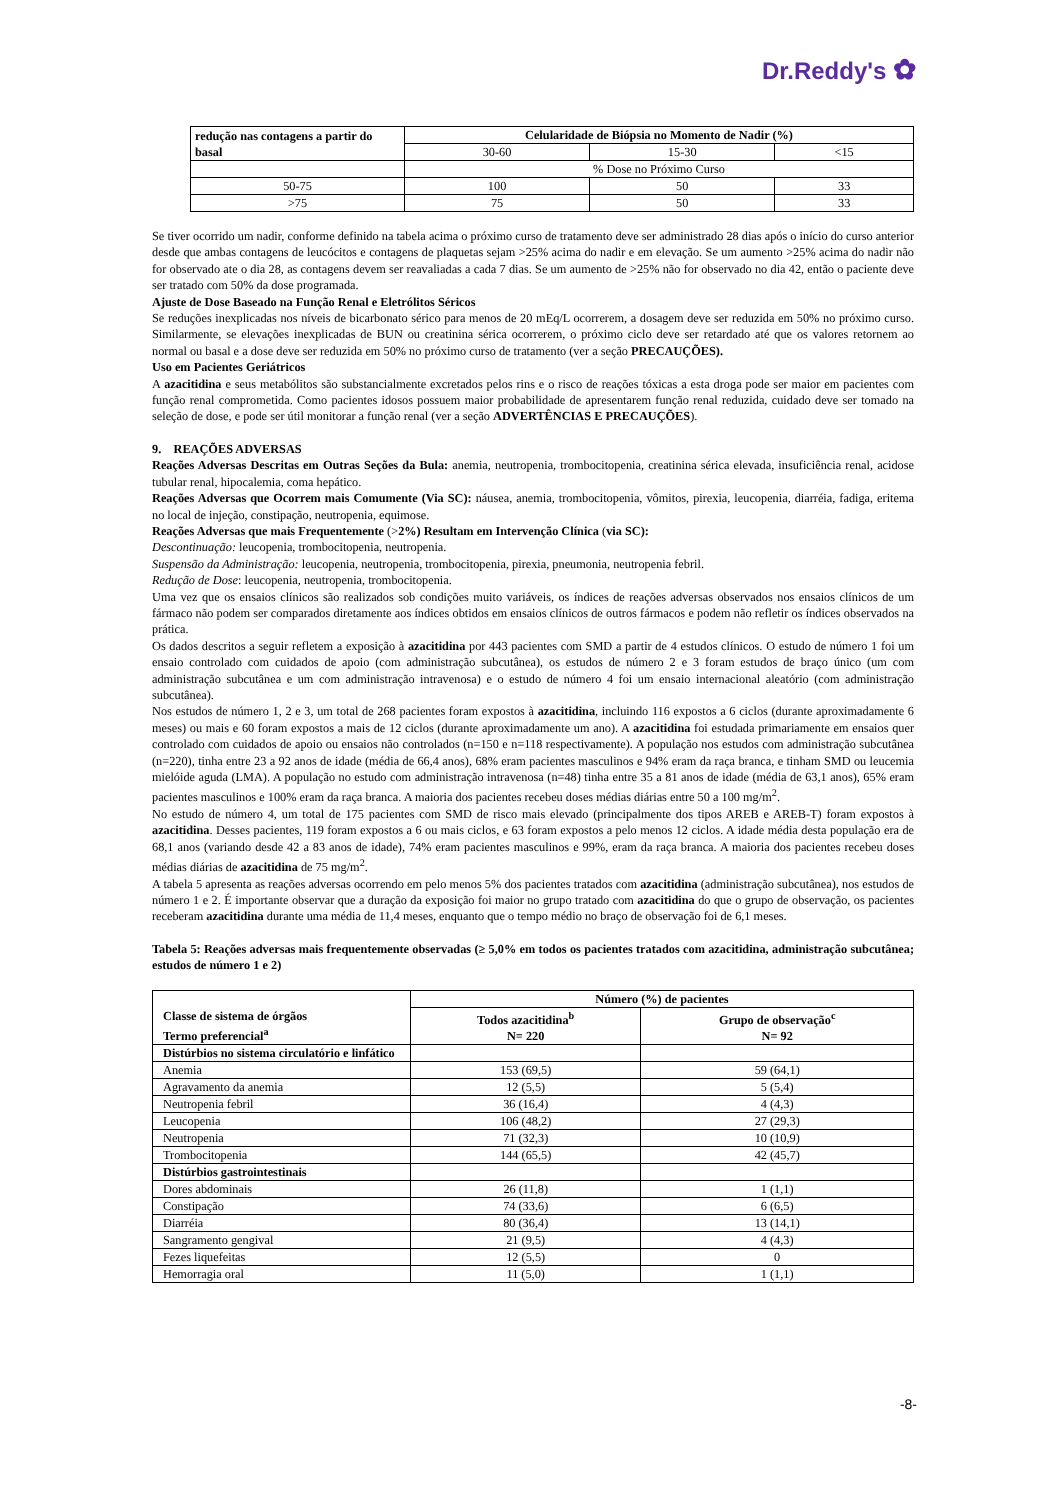Dr.Reddy's ✿
| redução nas contagens a partir do basal | Celularidade de Biópsia no Momento de Nadir (%) | | |
| --- | --- | --- | --- |
| | 30-60 | 15-30 | <15 |
| | % Dose no Próximo Curso | | |
| 50-75 | 100 | 50 | 33 |
| >75 | 75 | 50 | 33 |
Se tiver ocorrido um nadir, conforme definido na tabela acima o próximo curso de tratamento deve ser administrado 28 dias após o início do curso anterior desde que ambas contagens de leucócitos e contagens de plaquetas sejam >25% acima do nadir e em elevação. Se um aumento >25% acima do nadir não for observado ate o dia 28, as contagens devem ser reavaliadas a cada 7 dias. Se um aumento de >25% não for observado no dia 42, então o paciente deve ser tratado com 50% da dose programada.
Ajuste de Dose Baseado na Função Renal e Eletrólitos Séricos
Se reduções inexplicadas nos níveis de bicarbonato sérico para menos de 20 mEq/L ocorrerem, a dosagem deve ser reduzida em 50% no próximo curso. Similarmente, se elevações inexplicadas de BUN ou creatinina sérica ocorrerem, o próximo ciclo deve ser retardado até que os valores retornem ao normal ou basal e a dose deve ser reduzida em 50% no próximo curso de tratamento (ver a seção PRECAUÇÕES).
Uso em Pacientes Geriátricos
A azacitidina e seus metabólitos são substancialmente excretados pelos rins e o risco de reações tóxicas a esta droga pode ser maior em pacientes com função renal comprometida. Como pacientes idosos possuem maior probabilidade de apresentarem função renal reduzida, cuidado deve ser tomado na seleção de dose, e pode ser útil monitorar a função renal (ver a seção ADVERTÊNCIAS E PRECAUÇÕES).
9. REAÇÕES ADVERSAS
Reações Adversas Descritas em Outras Seções da Bula: anemia, neutropenia, trombocitopenia, creatinina sérica elevada, insuficiência renal, acidose tubular renal, hipocalemia, coma hepático.
Reações Adversas que Ocorrem mais Comumente (Via SC): náusea, anemia, trombocitopenia, vômitos, pirexia, leucopenia, diarréia, fadiga, eritema no local de injeção, constipação, neutropenia, equimose.
Reações Adversas que mais Frequentemente (>2%) Resultam em Intervenção Clínica (via SC):
Descontinuação: leucopenia, trombocitopenia, neutropenia.
Suspensão da Administração: leucopenia, neutropenia, trombocitopenia, pirexia, pneumonia, neutropenia febril.
Redução de Dose: leucopenia, neutropenia, trombocitopenia.
Uma vez que os ensaios clínicos são realizados sob condições muito variáveis, os índices de reações adversas observados nos ensaios clínicos de um fármaco não podem ser comparados diretamente aos índices obtidos em ensaios clínicos de outros fármacos e podem não refletir os índices observados na prática.
Os dados descritos a seguir refletem a exposição à azacitidina por 443 pacientes com SMD a partir de 4 estudos clínicos. O estudo de número 1 foi um ensaio controlado com cuidados de apoio (com administração subcutânea), os estudos de número 2 e 3 foram estudos de braço único (um com administração subcutânea e um com administração intravenosa) e o estudo de número 4 foi um ensaio internacional aleatório (com administração subcutânea).
Nos estudos de número 1, 2 e 3, um total de 268 pacientes foram expostos à azacitidina, incluindo 116 expostos a 6 ciclos (durante aproximadamente 6 meses) ou mais e 60 foram expostos a mais de 12 ciclos (durante aproximadamente um ano). A azacitidina foi estudada primariamente em ensaios quer controlado com cuidados de apoio ou ensaios não controlados (n=150 e n=118 respectivamente). A população nos estudos com administração subcutânea (n=220), tinha entre 23 a 92 anos de idade (média de 66,4 anos), 68% eram pacientes masculinos e 94% eram da raça branca, e tinham SMD ou leucemia mielóide aguda (LMA). A população no estudo com administração intravenosa (n=48) tinha entre 35 a 81 anos de idade (média de 63,1 anos), 65% eram pacientes masculinos e 100% eram da raça branca. A maioria dos pacientes recebeu doses médias diárias entre 50 a 100 mg/m<sup>2</sup>.
No estudo de número 4, um total de 175 pacientes com SMD de risco mais elevado (principalmente dos tipos AREB e AREB-T) foram expostos à azacitidina. Desses pacientes, 119 foram expostos a 6 ou mais ciclos, e 63 foram expostos a pelo menos 12 ciclos. A idade média desta população era de 68,1 anos (variando desde 42 a 83 anos de idade), 74% eram pacientes masculinos e 99%, eram da raça branca. A maioria dos pacientes recebeu doses médias diárias de azacitidina de 75 mg/m<sup>2</sup>.
A tabela 5 apresenta as reações adversas ocorrendo em pelo menos 5% dos pacientes tratados com azacitidina (administração subcutânea), nos estudos de número 1 e 2. É importante observar que a duração da exposição foi maior no grupo tratado com azacitidina do que o grupo de observação, os pacientes receberam azacitidina durante uma média de 11,4 meses, enquanto que o tempo médio no braço de observação foi de 6,1 meses.
Tabela 5: Reações adversas mais frequentemente observadas (≥ 5,0% em todos os pacientes tratados com azacitidina, administração subcutânea; estudos de número 1 e 2)
| Classe de sistema de órgãos Termo preferencial<sup>a</sup> | Número (%) de pacientes | |
| --- | --- | --- |
| | Todos azacitidina<sup>b</sup> N= 220 | Grupo de observação<sup>c</sup> N= 92 |
| Distúrbios no sistema circulatório e linfático | | |
| Anemia | 153 (69,5) | 59 (64,1) |
| Agravamento da anemia | 12 (5,5) | 5 (5,4) |
| Neutropenia febril | 36 (16,4) | 4 (4,3) |
| Leucopenia | 106 (48,2) | 27 (29,3) |
| Neutropenia | 71 (32,3) | 10 (10,9) |
| Trombocitopenia | 144 (65,5) | 42 (45,7) |
| Distúrbios gastrointestinais | | |
| Dores abdominais | 26 (11,8) | 1 (1,1) |
| Constipação | 74 (33,6) | 6 (6,5) |
| Diarréia | 80 (36,4) | 13 (14,1) |
| Sangramento gengival | 21 (9,5) | 4 (4,3) |
| Fezes liquefeitas | 12 (5,5) | 0 |
| Hemorragia oral | 11 (5,0) | 1 (1,1) |
-8-